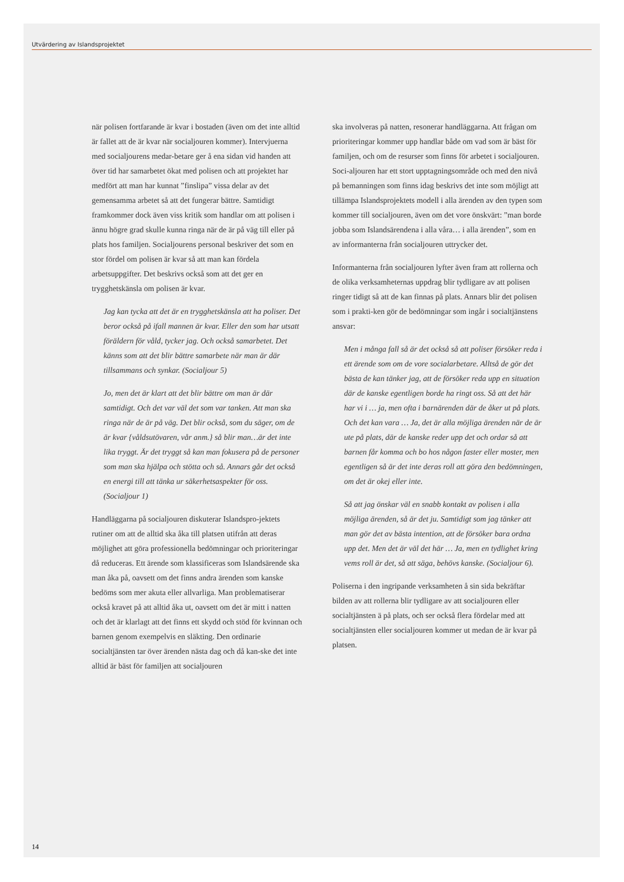Utvärdering av Islandsprojektet
när polisen fortfarande är kvar i bostaden (även om det inte alltid är fallet att de är kvar när socialjouren kommer). Intervjuerna med socialjourens medar-betare ger å ena sidan vid handen att över tid har samarbetet ökat med polisen och att projektet har medfört att man har kunnat ”finslipa” vissa delar av det gemensamma arbetet så att det fungerar bättre. Samtidigt framkommer dock även viss kritik som handlar om att polisen i ännu högre grad skulle kunna ringa när de är på väg till eller på plats hos familjen. Socialjourens personal beskriver det som en stor fördel om polisen är kvar så att man kan fördela arbetsuppgifter. Det beskrivs också som att det ger en trygghetskänsla om polisen är kvar.
Jag kan tycka att det är en trygghetskänsla att ha poliser. Det beror också på ifall mannen är kvar. Eller den som har utsatt föräldern för våld, tycker jag. Och också samarbetet. Det känns som att det blir bättre samarbete när man är där tillsammans och synkar. (Socialjour 5)
Jo, men det är klart att det blir bättre om man är där samtidigt. Och det var väl det som var tanken. Att man ska ringa när de är på väg. Det blir också, som du säger, om de är kvar {våldsutövaren, vår anm.} så blir man…är det inte lika tryggt. Är det tryggt så kan man fokusera på de personer som man ska hjälpa och stötta och så. Annars går det också en energi till att tänka ur säkerhetsaspekter för oss. (Socialjour 1)
Handläggarna på socialjouren diskuterar Islandspro-jektets rutiner om att de alltid ska åka till platsen utifrån att deras möjlighet att göra professionella bedömningar och prioriteringar då reduceras. Ett ärende som klassificeras som Islandsärende ska man åka på, oavsett om det finns andra ärenden som kanske bedöms som mer akuta eller allvarliga. Man problematiserar också kravet på att alltid åka ut, oavsett om det är mitt i natten och det är klarlagt att det finns ett skydd och stöd för kvinnan och barnen genom exempelvis en släkting. Den ordinarie socialtjänsten tar över ärenden nästa dag och då kan-ske det inte alltid är bäst för familjen att socialjouren
ska involveras på natten, resonerar handläggarna. Att frågan om prioriteringar kommer upp handlar både om vad som är bäst för familjen, och om de resurser som finns för arbetet i socialjouren. Soci-aljouren har ett stort upptagningsområde och med den nivå på bemanningen som finns idag beskrivs det inte som möjligt att tillämpa Islandsprojektets modell i alla ärenden av den typen som kommer till socialjouren, även om det vore önskvärt: ”man borde jobba som Islandsärendena i alla våra… i alla ärenden”, som en av informanterna från socialjouren uttrycker det.
Informanterna från socialjouren lyfter även fram att rollerna och de olika verksamheternas uppdrag blir tydligare av att polisen ringer tidigt så att de kan finnas på plats. Annars blir det polisen som i prakti-ken gör de bedömningar som ingår i socialtjänstens ansvar:
Men i många fall så är det också så att poliser försöker reda i ett ärende som om de vore socialarbetare. Alltså de gör det bästa de kan tänker jag, att de försöker reda upp en situation där de kanske egentligen borde ha ringt oss. Så att det här har vi i … ja, men ofta i barnärenden där de åker ut på plats. Och det kan vara … Ja, det är alla möjliga ärenden när de är ute på plats, där de kanske reder upp det och ordar så att barnen får komma och bo hos någon faster eller moster, men egentligen så är det inte deras roll att göra den bedömningen, om det är okej eller inte.
Så att jag önskar väl en snabb kontakt av polisen i alla möjliga ärenden, så är det ju. Samtidigt som jag tänker att man gör det av bästa intention, att de försöker bara ordna upp det. Men det är väl det här … Ja, men en tydlighet kring vems roll är det, så att säga, behövs kanske. (Socialjour 6).
Poliserna i den ingripande verksamheten å sin sida bekräftar bilden av att rollerna blir tydligare av att socialjouren eller socialtjänsten ä på plats, och ser också flera fördelar med att socialtjänsten eller socialjouren kommer ut medan de är kvar på platsen.
14